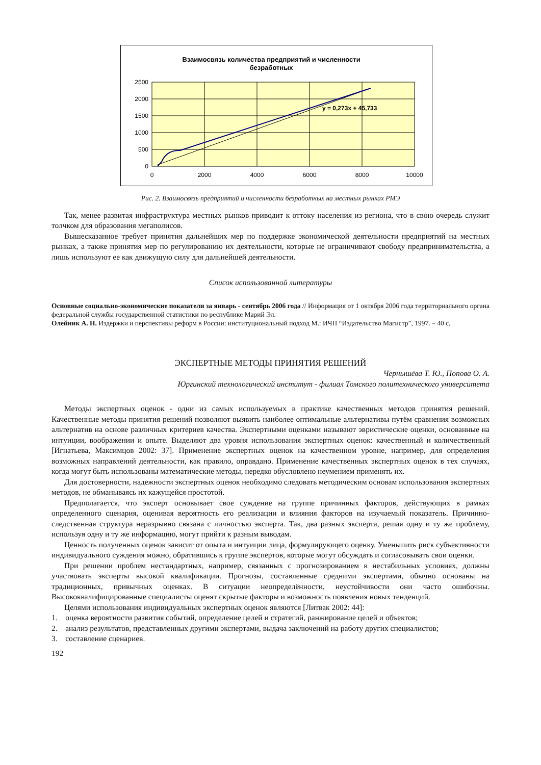Взаимосвязь количества предприятий и численности
безработных
y = 0,273x + 45,733
2500
2000
1500
1000
500
0
0
2000
4000
6000
8000
10000
Рис. 2. Взаимосвязь предприятий и численности безработных на местных рынках РМЭ
Так, менее развитая инфраструктура местных рынков приводит к оттоку населения из региона, что в свою очередь служит толчком для образования мегаполисов.
Вышесказанное требует принятия дальнейших мер по поддержке экономической деятельности предприятий на местных рынках, а также принятия мер по регулированию их деятельности, которые не ограничивают свободу предпринимательства, а лишь используют ее как движущую силу для дальнейшей деятельности.
Список использованной литературы
Основные социально-экономические показатели за январь - сентябрь 2006 года // Информация от 1 октября 2006 года территориального органа федеральной службы государственной статистики по республике Марий Эл.
Олейник А. Н. Издержки и перспективы реформ в России: институциональный подход М.: ИЧП “Издательство Магистр”, 1997. – 40 с.
ЭКСПЕРТНЫЕ МЕТОДЫ ПРИНЯТИЯ РЕШЕНИЙ
Чернышёва Т. Ю., Попова О. А.
Юргинский технологический институт - филиал Томского политехнического университета
Методы экспертных оценок - одни из самых используемых в практике качественных методов принятия решений. Качественные методы принятия решений позволяют выявить наиболее оптимальные альтернативы путём сравнения возможных альтернатив на основе различных критериев качества. Экспертными оценками называют эвристические оценки, основанные на интуиции, воображении и опыте. Выделяют два уровня использования экспертных оценок: качественный и количественный [Игнатьева, Максимцов 2002: 37]. Применение экспертных оценок на качественном уровне, например, для определения возможных направлений деятельности, как правило, оправдано. Применение качественных экспертных оценок в тех случаях, когда могут быть использованы математические методы, нередко обусловлено неумением применять их.
Для достоверности, надежности экспертных оценок необходимо следовать методическим основам использования экспертных методов, не обманываясь их кажущейся простотой.
Предполагается, что эксперт основывает свое суждение на группе причинных факторов, действующих в рамках определенного сценария, оценивая вероятность его реализации и влияния факторов на изучаемый показатель. Причинно-следственная структура неразрывно связана с личностью эксперта. Так, два разных эксперта, решая одну и ту же проблему, используя одну и ту же информацию, могут прийти к разным выводам.
Ценность полученных оценок зависит от опыта и интуиции лица, формулирующего оценку. Уменьшить риск субъективности индивидуального суждения можно, обратившись к группе экспертов, которые могут обсуждать и согласовывать свои оценки.
При решении проблем нестандартных, например, связанных с прогнозированием в нестабильных условиях, должны участвовать эксперты высокой квалификации. Прогнозы, составленные средними экспертами, обычно основаны на традиционных, привычных оценках. В ситуации неопределённости, неустойчивости они часто ошибочны. Высококвалифицированные специалисты оценят скрытые факторы и возможность появления новых тенденций.
Целями использования индивидуальных экспертных оценок являются [Литвак 2002: 44]:
1. оценка вероятности развития событий, определение целей и стратегий, ранжирование целей и объектов;
2. анализ результатов, представленных другими экспертами, выдача заключений на работу других специалистов;
3. составление сценариев.
192